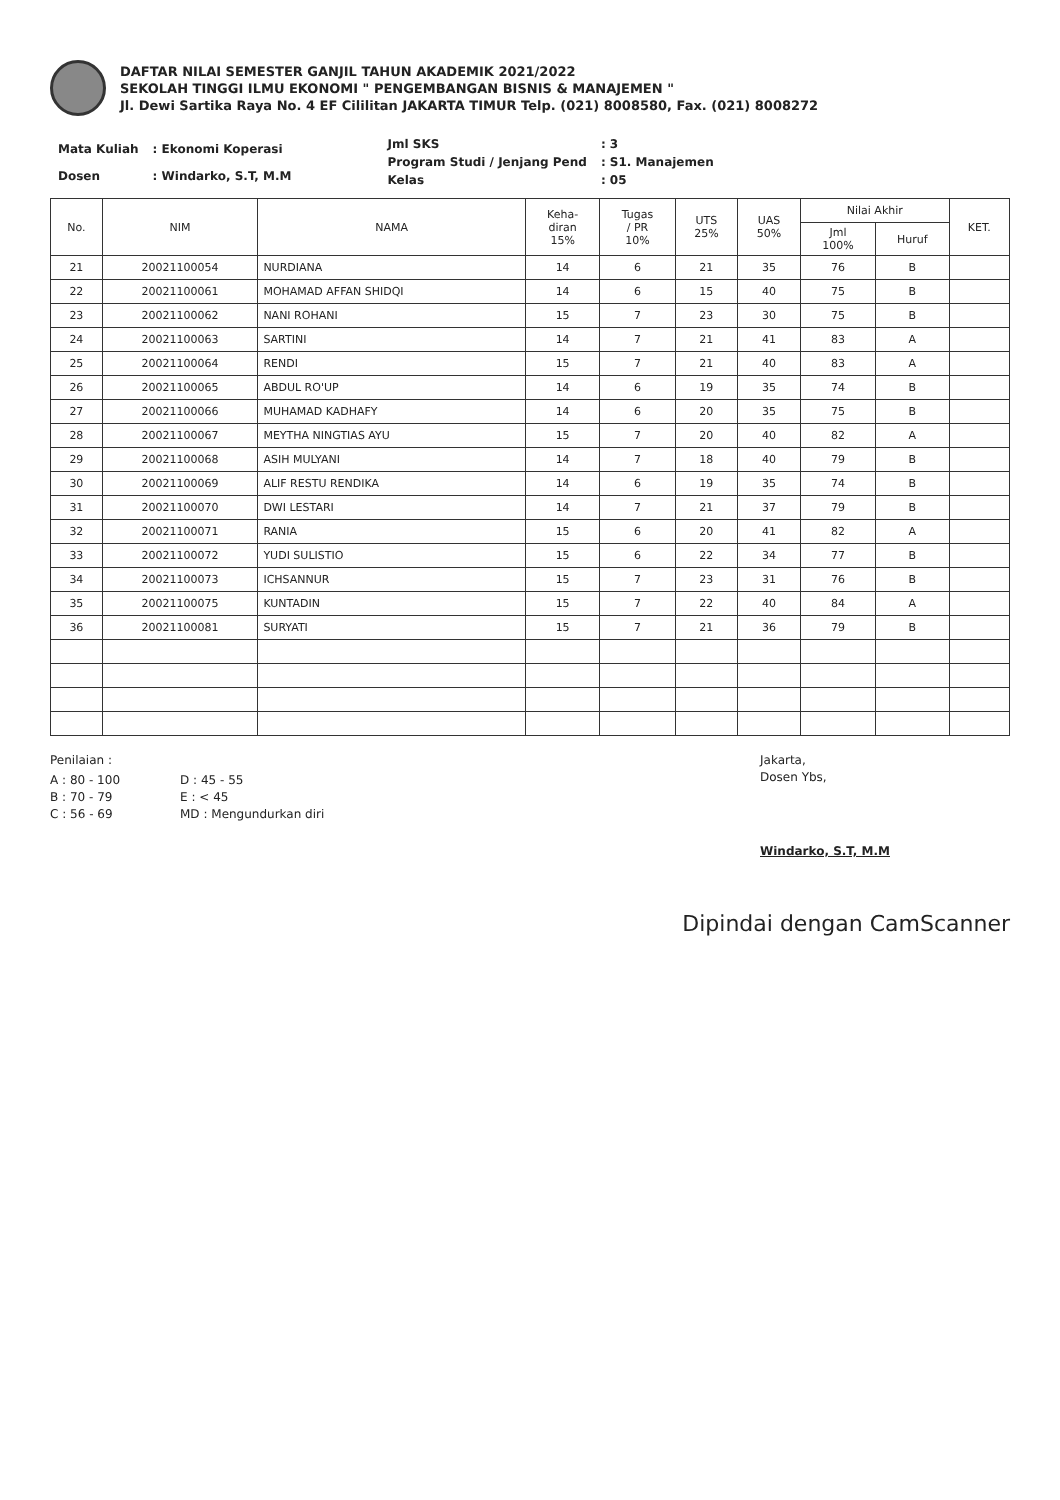DAFTAR NILAI SEMESTER GANJIL TAHUN AKADEMIK 2021/2022
SEKOLAH TINGGI ILMU EKONOMI " PENGEMBANGAN BISNIS & MANAJEMEN "
Jl. Dewi Sartika Raya No. 4 EF Cililitan JAKARTA TIMUR Telp. (021) 8008580, Fax. (021) 8008272
| Mata Kuliah | : Ekonomi Koperasi |
| Dosen | : Windarko, S.T, M.M |
| Jml SKS | : 3 |
| Program Studi / Jenjang Pend | : S1. Manajemen |
| Kelas | : 05 |
| No. | NIM | NAMA | Keha- diran 15% | Tugas / PR 10% | UTS 25% | UAS 50% | Nilai Akhir | | KET. |
| --- | --- | --- | --- | --- | --- | --- | --- | --- | --- |
| | | | | | | | Jml 100% | Huruf | |
| 21 | 20021100054 | NURDIANA | 14 | 6 | 21 | 35 | 76 | B | |
| 22 | 20021100061 | MOHAMAD AFFAN SHIDQI | 14 | 6 | 15 | 40 | 75 | B | |
| 23 | 20021100062 | NANI ROHANI | 15 | 7 | 23 | 30 | 75 | B | |
| 24 | 20021100063 | SARTINI | 14 | 7 | 21 | 41 | 83 | A | |
| 25 | 20021100064 | RENDI | 15 | 7 | 21 | 40 | 83 | A | |
| 26 | 20021100065 | ABDUL RO'UP | 14 | 6 | 19 | 35 | 74 | B | |
| 27 | 20021100066 | MUHAMAD KADHAFY | 14 | 6 | 20 | 35 | 75 | B | |
| 28 | 20021100067 | MEYTHA NINGTIAS AYU | 15 | 7 | 20 | 40 | 82 | A | |
| 29 | 20021100068 | ASIH MULYANI | 14 | 7 | 18 | 40 | 79 | B | |
| 30 | 20021100069 | ALIF RESTU RENDIKA | 14 | 6 | 19 | 35 | 74 | B | |
| 31 | 20021100070 | DWI LESTARI | 14 | 7 | 21 | 37 | 79 | B | |
| 32 | 20021100071 | RANIA | 15 | 6 | 20 | 41 | 82 | A | |
| 33 | 20021100072 | YUDI SULISTIO | 15 | 6 | 22 | 34 | 77 | B | |
| 34 | 20021100073 | ICHSANNUR | 15 | 7 | 23 | 31 | 76 | B | |
| 35 | 20021100075 | KUNTADIN | 15 | 7 | 22 | 40 | 84 | A | |
| 36 | 20021100081 | SURYATI | 15 | 7 | 21 | 36 | 79 | B | |
Penilaian :
A : 80 - 100
B : 70 - 79
C : 56 - 69
D : 45 - 55
E : < 45
MD : Mengundurkan diri
Jakarta,
Dosen Ybs,
Windarko, S.T, M.M
Dipindai dengan CamScanner